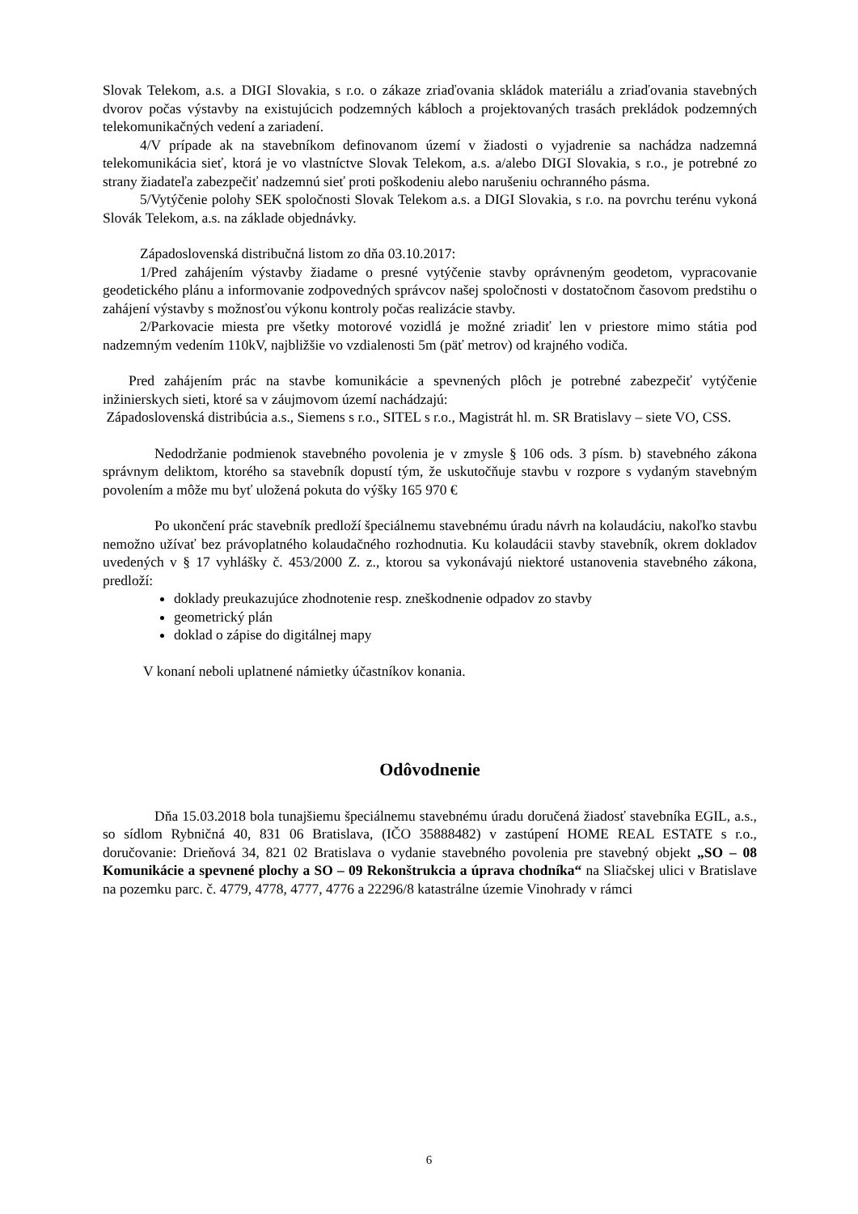Slovak Telekom, a.s. a DIGI Slovakia, s r.o. o zákaze zriaďovania skládok materiálu a zriaďovania stavebných dvorov počas výstavby na existujúcich podzemných kábloch a projektovaných trasách prekládok podzemných telekomunikačných vedení a zariadení.
4/V prípade ak na stavebníkom definovanom území v žiadosti o vyjadrenie sa nachádza nadzemná telekomunikácia sieť, ktorá je vo vlastníctve Slovak Telekom, a.s. a/alebo DIGI Slovakia, s r.o., je potrebné zo strany žiadateľa zabezpečiť nadzemnú sieť proti poškodeniu alebo narušeniu ochranného pásma.
5/Vytýčenie polohy SEK spoločnosti Slovak Telekom a.s. a DIGI Slovakia, s r.o. na povrchu terénu vykoná Slovák Telekom, a.s. na základe objednávky.
Západoslovenská distribučná listom zo dňa 03.10.2017:
1/Pred zahájením výstavby žiadame o presné vytýčenie stavby oprávneným geodetom, vypracovanie geodetického plánu a informovanie zodpovedných správcov našej spoločnosti v dostatočnom časovom predstihu o zahájení výstavby s možnosťou výkonu kontroly počas realizácie stavby.
2/Parkovacie miesta pre všetky motorové vozidlá je možné zriadiť len v priestore mimo státia pod nadzemným vedením 110kV, najbližšie vo vzdialenosti 5m (päť metrov) od krajného vodiča.
Pred zahájením prác na stavbe komunikácie a spevnených plôch je potrebné zabezpečiť vytýčenie inžinierskych sieti, ktoré sa v záujmovom území nachádzajú:
Západoslovenská distribúcia a.s., Siemens s r.o., SITEL s r.o., Magistrát hl. m. SR Bratislavy – siete VO, CSS.
Nedodržanie podmienok stavebného povolenia je v zmysle § 106 ods. 3 písm. b) stavebného zákona správnym deliktom, ktorého sa stavebník dopustí tým, že uskutočňuje stavbu v rozpore s vydaným stavebným povolením a môže mu byť uložená pokuta do výšky 165 970 €
Po ukončení prác stavebník predloží špeciálnemu stavebnému úradu návrh na kolaudáciu, nakoľko stavbu nemožno užívať bez právoplatného kolaudačného rozhodnutia. Ku kolaudácii stavby stavebník, okrem dokladov uvedených v § 17 vyhlášky č. 453/2000 Z. z., ktorou sa vykonávajú niektoré ustanovenia stavebného zákona, predloží:
doklady preukazujúce zhodnotenie resp. zneškodnenie odpadov zo stavby
geometrický plán
doklad o zápise do digitálnej mapy
V konaní neboli uplatnené námietky účastníkov konania.
Odôvodnenie
Dňa 15.03.2018 bola tunajšiemu špeciálnemu stavebnému úradu doručená žiadosť stavebníka EGIL, a.s., so sídlom Rybničná 40, 831 06 Bratislava, (IČO 35888482) v zastúpení HOME REAL ESTATE s r.o., doručovanie: Drieňová 34, 821 02 Bratislava o vydanie stavebného povolenia pre stavebný objekt „SO – 08 Komunikácie a spevnené plochy a SO – 09 Rekonštrukcia a úprava chodníka“ na Sliačskej ulici v Bratislave na pozemku parc. č. 4779, 4778, 4777, 4776 a 22296/8 katastrálne územie Vinohrady v rámci
6